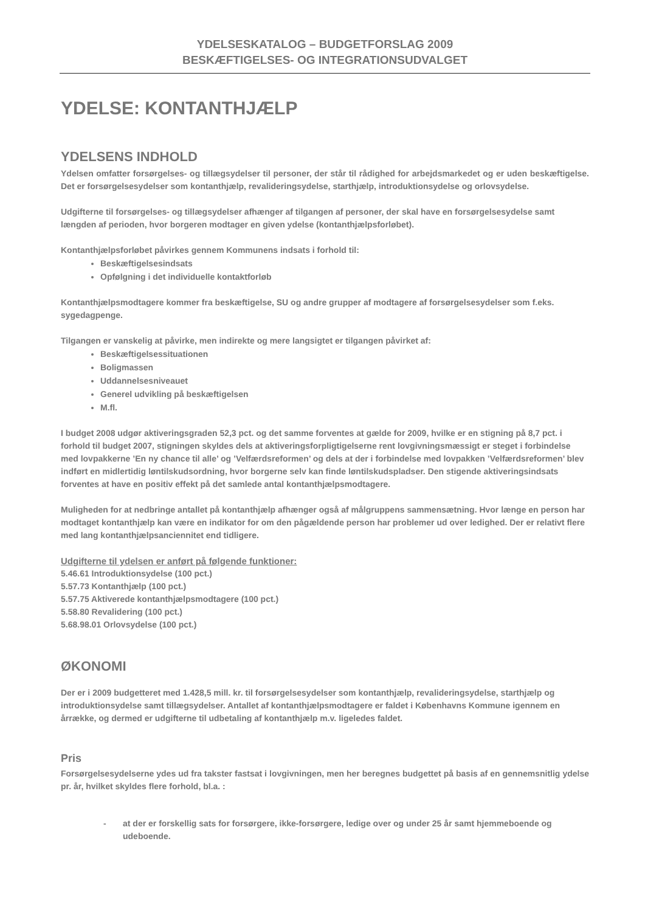YDELSESKATALOG – BUDGETFORSLAG 2009
BESKÆFTIGELSES- OG INTEGRATIONSUDVALGET
YDELSE: KONTANTHJÆLP
YDELSENS INDHOLD
Ydelsen omfatter forsørgelses- og tillægsydelser til personer, der står til rådighed for arbejdsmarkedet og er uden beskæftigelse. Det er forsørgelsesydelser som kontanthjælp, revalideringsydelse, starthjælp, introduktionsydelse og orlovsydelse.
Udgifterne til forsørgelses- og tillægsydelser afhænger af tilgangen af personer, der skal have en forsørgelsesydelse samt længden af perioden, hvor borgeren modtager en given ydelse (kontanthjælpsforløbet).
Kontanthjælpsforløbet påvirkes gennem Kommunens indsats i forhold til:
Beskæftigelsesindsats
Opfølgning i det individuelle kontaktforløb
Kontanthjælpsmodtagere kommer fra beskæftigelse, SU og andre grupper af modtagere af forsørgelsesydelser som f.eks. sygedagpenge.
Tilgangen er vanskelig at påvirke, men indirekte og mere langsigtet er tilgangen påvirket af:
Beskæftigelsessituationen
Boligmassen
Uddannelsesniveauet
Generel udvikling på beskæftigelsen
M.fl.
I budget 2008 udgør aktiveringsgraden 52,3 pct. og det samme forventes at gælde for 2009, hvilke er en stigning på 8,7 pct. i forhold til budget 2007, stigningen skyldes dels at aktiveringsforpligtigelserne rent lovgivningsmæssigt er steget i forbindelse med lovpakkerne ’En ny chance til alle’ og ’Velfærdsreformen’ og dels at der i forbindelse med lovpakken ’Velfærdsreformen’ blev indført en midlertidig løntilskudsordning, hvor borgerne selv kan finde løntilskudspladser. Den stigende aktiveringsindsats forventes at have en positiv effekt på det samlede antal kontanthjælpsmodtagere.
Muligheden for at nedbringe antallet på kontanthjælp afhænger også af målgruppens sammensætning. Hvor længe en person har modtaget kontanthjælp kan være en indikator for om den pågældende person har problemer ud over ledighed. Der er relativt flere med lang kontanthjælpsanciennitet end tidligere.
Udgifterne til ydelsen er anført på følgende funktioner:
5.46.61 Introduktionsydelse (100 pct.)
5.57.73 Kontanthjælp (100 pct.)
5.57.75 Aktiverede kontanthjælpsmodtagere (100 pct.)
5.58.80 Revalidering (100 pct.)
5.68.98.01 Orlovsydelse (100 pct.)
ØKONOMI
Der er i 2009 budgetteret med 1.428,5 mill. kr. til forsørgelsesydelser som kontanthjælp, revalideringsydelse, starthjælp og introduktionsydelse samt tillægsydelser. Antallet af kontanthjælpsmodtagere er faldet i Københavns Kommune igennem en årrække, og dermed er udgifterne til udbetaling af kontanthjælp m.v. ligeledes faldet.
Pris
Forsørgelsesydelserne ydes ud fra takster fastsat i lovgivningen, men her beregnes budgettet på basis af en gennemsnitlig ydelse pr. år, hvilket skyldes flere forhold, bl.a. :
- at der er forskellig sats for forsørgere, ikke-forsørgere, ledige over og under 25 år samt hjemmeboende og udeboende.